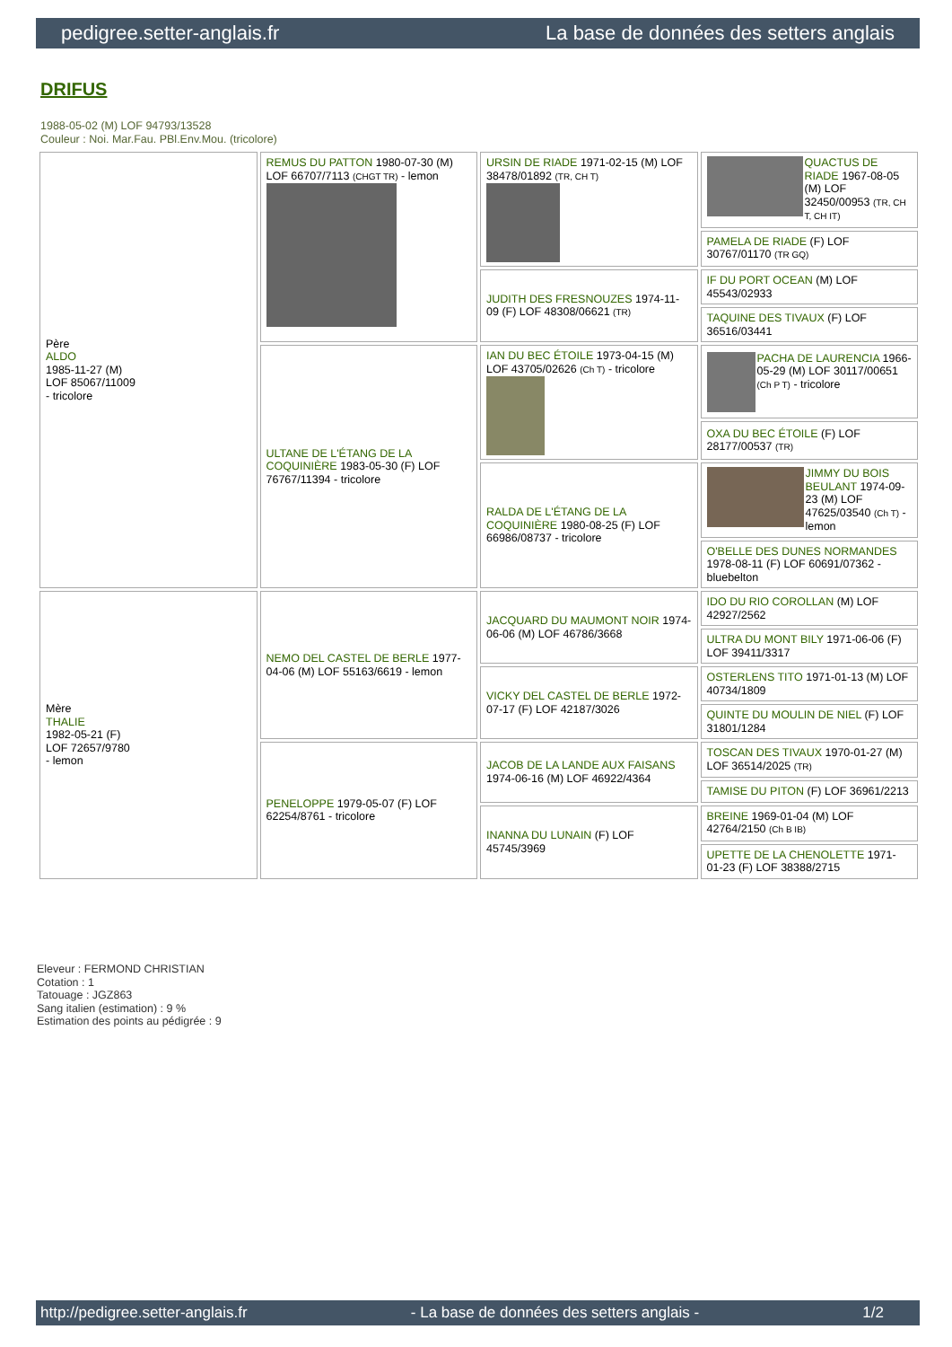pedigree.setter-anglais.fr La base de données des setters anglais
DRIFUS
1988-05-02 (M) LOF 94793/13528
Couleur : Noi. Mar.Fau. PBl.Env.Mou. (tricolore)
| Père ALDO 1985-11-27 (M) LOF 85067/11009 - tricolore | REMUS DU PATTON 1980-07-30 (M) LOF 66707/7113 (CHGT TR) - lemon | URSIN DE RIADE 1971-02-15 (M) LOF 38478/01892 (TR, CH T) | QUACTUS DE RIADE 1967-08-05 (M) LOF 32450/00953 (TR, CH T, CH IT) |
| | | | PAMELA DE RIADE (F) LOF 30767/01170 (TR GQ) |
| | | JUDITH DES FRESNOUZES 1974-11-09 (F) LOF 48308/06621 (TR) | IF DU PORT OCEAN (M) LOF 45543/02933 |
| | | | TAQUINE DES TIVAUX (F) LOF 36516/03441 |
| | ULTANE DE L'ÉTANG DE LA COQUINIÈRE 1983-05-30 (F) LOF 76767/11394 - tricolore | IAN DU BEC ÉTOILE 1973-04-15 (M) LOF 43705/02626 (Ch T) - tricolore | PACHA DE LAURENCIA 1966-05-29 (M) LOF 30117/00651 (Ch P T) - tricolore |
| | | | OXA DU BEC ÉTOILE (F) LOF 28177/00537 (TR) |
| | | RALDA DE L'ÉTANG DE LA COQUINIÈRE 1980-08-25 (F) LOF 66986/08737 - tricolore | JIMMY DU BOIS BEULANT 1974-09-23 (M) LOF 47625/03540 (Ch T) - lemon |
| | | | O'BELLE DES DUNES NORMANDES 1978-08-11 (F) LOF 60691/07362 - bluebelton |
| Mère THALIE 1982-05-21 (F) LOF 72657/9780 - lemon | NEMO DEL CASTEL DE BERLE 1977-04-06 (M) LOF 55163/6619 - lemon | JACQUARD DU MAUMONT NOIR 1974-06-06 (M) LOF 46786/3668 | IDO DU RIO COROLLAN (M) LOF 42927/2562 |
| | | | ULTRA DU MONT BILY 1971-06-06 (F) LOF 39411/3317 |
| | | VICKY DEL CASTEL DE BERLE 1972-07-17 (F) LOF 42187/3026 | OSTERLENS TITO 1971-01-13 (M) LOF 40734/1809 |
| | | | QUINTE DU MOULIN DE NIEL (F) LOF 31801/1284 |
| | PENELOPPE 1979-05-07 (F) LOF 62254/8761 - tricolore | JACOB DE LA LANDE AUX FAISANS 1974-06-16 (M) LOF 46922/4364 | TOSCAN DES TIVAUX 1970-01-27 (M) LOF 36514/2025 (TR) |
| | | | TAMISE DU PITON (F) LOF 36961/2213 |
| | | INANNA DU LUNAIN (F) LOF 45745/3969 | BREINE 1969-01-04 (M) LOF 42764/2150 (Ch B IB) |
| | | | UPETTE DE LA CHENOLETTE 1971-01-23 (F) LOF 38388/2715 |
Eleveur : FERMOND CHRISTIAN
Cotation : 1
Tatouage : JGZ863
Sang italien (estimation) : 9 %
Estimation des points au pédigrée : 9
http://pedigree.setter-anglais.fr - La base de données des setters anglais - 1/2